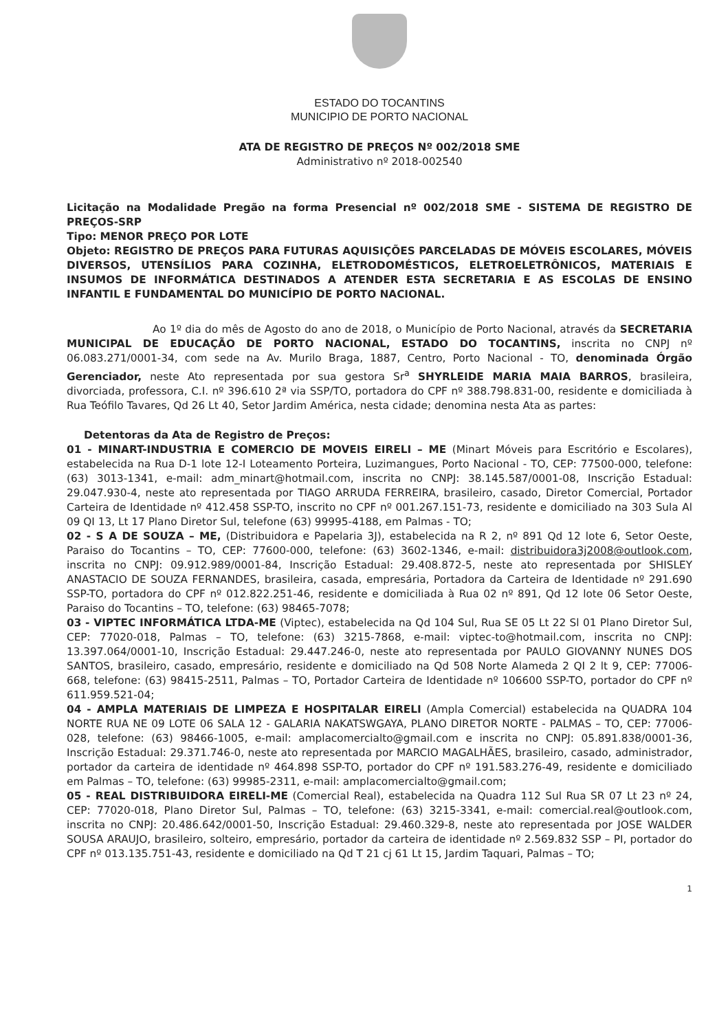ESTADO DO TOCANTINS
MUNICIPIO DE PORTO NACIONAL
ATA DE REGISTRO DE PREÇOS Nº 002/2018 SME
Administrativo nº 2018-002540
Licitação na Modalidade Pregão na forma Presencial nº 002/2018 SME - SISTEMA DE REGISTRO DE PREÇOS-SRP
Tipo: MENOR PREÇO POR LOTE
Objeto: REGISTRO DE PREÇOS PARA FUTURAS AQUISIÇÕES PARCELADAS DE MÓVEIS ESCOLARES, MÓVEIS DIVERSOS, UTENSÍLIOS PARA COZINHA, ELETRODOMÉSTICOS, ELETROELETRÔNICOS, MATERIAIS E INSUMOS DE INFORMÁTICA DESTINADOS A ATENDER ESTA SECRETARIA E AS ESCOLAS DE ENSINO INFANTIL E FUNDAMENTAL DO MUNICÍPIO DE PORTO NACIONAL.
Ao 1º dia do mês de Agosto do ano de 2018, o Município de Porto Nacional, através da SECRETARIA MUNICIPAL DE EDUCAÇÃO DE PORTO NACIONAL, ESTADO DO TOCANTINS, inscrita no CNPJ nº 06.083.271/0001-34, com sede na Av. Murilo Braga, 1887, Centro, Porto Nacional - TO, denominada Órgão Gerenciador, neste Ato representada por sua gestora Sr<sup>a</sup> SHYRLEIDE MARIA MAIA BARROS, brasileira, divorciada, professora, C.I. nº 396.610 2ª via SSP/TO, portadora do CPF nº 388.798.831-00, residente e domiciliada à Rua Teófilo Tavares, Qd 26 Lt 40, Setor Jardim América, nesta cidade; denomina nesta Ata as partes:
Detentoras da Ata de Registro de Preços:
01 - MINART-INDUSTRIA E COMERCIO DE MOVEIS EIRELI – ME (Minart Móveis para Escritório e Escolares), estabelecida na Rua D-1 lote 12-I Loteamento Porteira, Luzimangues, Porto Nacional - TO, CEP: 77500-000, telefone: (63) 3013-1341, e-mail: adm_minart@hotmail.com, inscrita no CNPJ: 38.145.587/0001-08, Inscrição Estadual: 29.047.930-4, neste ato representada por TIAGO ARRUDA FERREIRA, brasileiro, casado, Diretor Comercial, Portador Carteira de Identidade nº 412.458 SSP-TO, inscrito no CPF nº 001.267.151-73, residente e domiciliado na 303 Sula Al 09 QI 13, Lt 17 Plano Diretor Sul, telefone (63) 99995-4188, em Palmas - TO;
02 - S A DE SOUZA – ME, (Distribuidora e Papelaria 3J), estabelecida na R 2, nº 891 Qd 12 lote 6, Setor Oeste, Paraiso do Tocantins – TO, CEP: 77600-000, telefone: (63) 3602-1346, e-mail: distribuidora3j2008@outlook.com, inscrita no CNPJ: 09.912.989/0001-84, Inscrição Estadual: 29.408.872-5, neste ato representada por SHISLEY ANASTACIO DE SOUZA FERNANDES, brasileira, casada, empresária, Portadora da Carteira de Identidade nº 291.690 SSP-TO, portadora do CPF nº 012.822.251-46, residente e domiciliada à Rua 02 nº 891, Qd 12 lote 06 Setor Oeste, Paraiso do Tocantins – TO, telefone: (63) 98465-7078;
03 - VIPTEC INFORMÁTICA LTDA-ME (Viptec), estabelecida na Qd 104 Sul, Rua SE 05 Lt 22 Sl 01 Plano Diretor Sul, CEP: 77020-018, Palmas – TO, telefone: (63) 3215-7868, e-mail: viptec-to@hotmail.com, inscrita no CNPJ: 13.397.064/0001-10, Inscrição Estadual: 29.447.246-0, neste ato representada por PAULO GIOVANNY NUNES DOS SANTOS, brasileiro, casado, empresário, residente e domiciliado na Qd 508 Norte Alameda 2 QI 2 lt 9, CEP: 77006-668, telefone: (63) 98415-2511, Palmas – TO, Portador Carteira de Identidade nº 106600 SSP-TO, portador do CPF nº 611.959.521-04;
04 - AMPLA MATERIAIS DE LIMPEZA E HOSPITALAR EIRELI (Ampla Comercial) estabelecida na QUADRA 104 NORTE RUA NE 09 LOTE 06 SALA 12 - GALARIA NAKATSWGAYA, PLANO DIRETOR NORTE - PALMAS – TO, CEP: 77006-028, telefone: (63) 98466-1005, e-mail: amplacomercialto@gmail.com e inscrita no CNPJ: 05.891.838/0001-36, Inscrição Estadual: 29.371.746-0, neste ato representada por MARCIO MAGALHÃES, brasileiro, casado, administrador, portador da carteira de identidade nº 464.898 SSP-TO, portador do CPF nº 191.583.276-49, residente e domiciliado em Palmas – TO, telefone: (63) 99985-2311, e-mail: amplacomercialto@gmail.com;
05 - REAL DISTRIBUIDORA EIRELI-ME (Comercial Real), estabelecida na Quadra 112 Sul Rua SR 07 Lt 23 nº 24, CEP: 77020-018, Plano Diretor Sul, Palmas – TO, telefone: (63) 3215-3341, e-mail: comercial.real@outlook.com, inscrita no CNPJ: 20.486.642/0001-50, Inscrição Estadual: 29.460.329-8, neste ato representada por JOSE WALDER SOUSA ARAUJO, brasileiro, solteiro, empresário, portador da carteira de identidade nº 2.569.832 SSP – PI, portador do CPF nº 013.135.751-43, residente e domiciliado na Qd T 21 cj 61 Lt 15, Jardim Taquari, Palmas – TO;
1